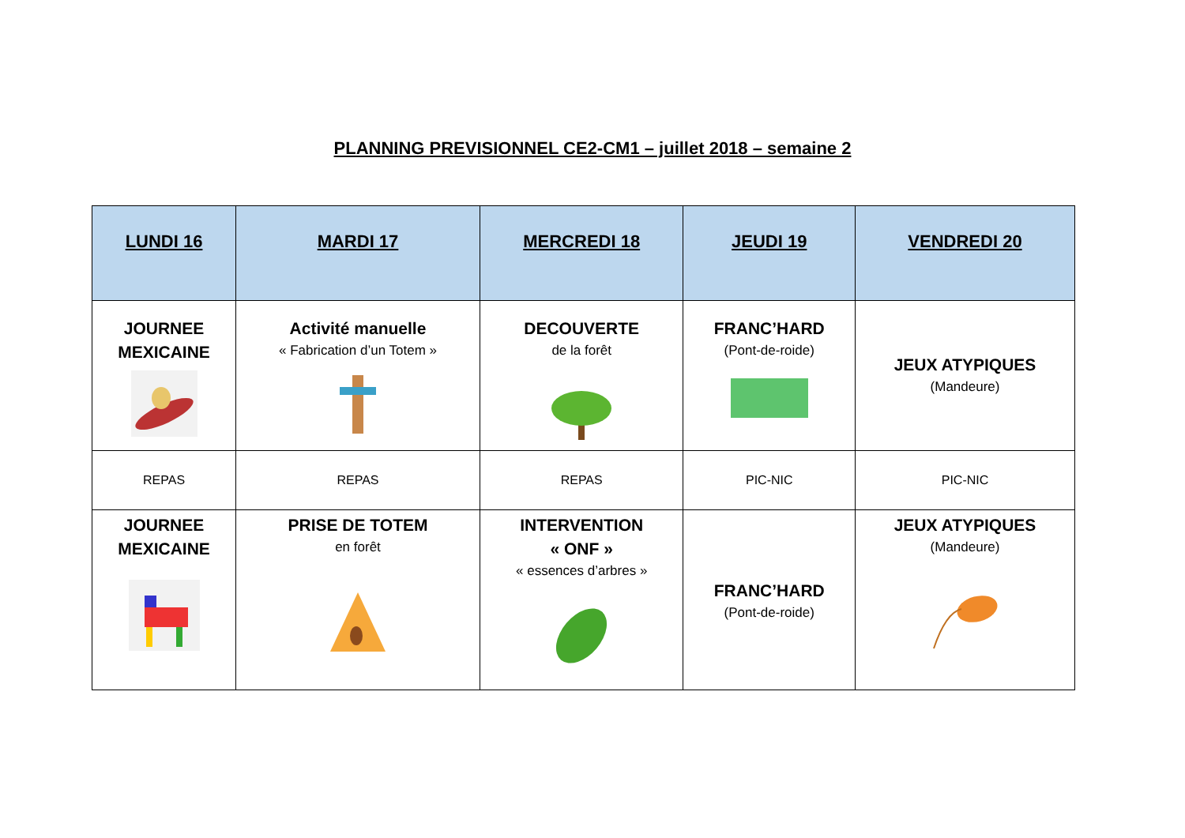PLANNING PREVISIONNEL CE2-CM1 – juillet 2018 – semaine 2
| LUNDI 16 | MARDI 17 | MERCREDI 18 | JEUDI 19 | VENDREDI 20 |
| --- | --- | --- | --- | --- |
| JOURNEE MEXICAINE | Activité manuelle « Fabrication d’un Totem » | DECOUVERTE de la forêt | FRANC’HARD (Pont-de-roide) | JEUX ATYPIQUES (Mandeure) |
| REPAS | REPAS | REPAS | PIC-NIC | PIC-NIC |
| JOURNEE MEXICAINE | PRISE DE TOTEM en forêt | INTERVENTION « ONF » « essences d’arbres » | FRANC’HARD (Pont-de-roide) | JEUX ATYPIQUES (Mandeure) |